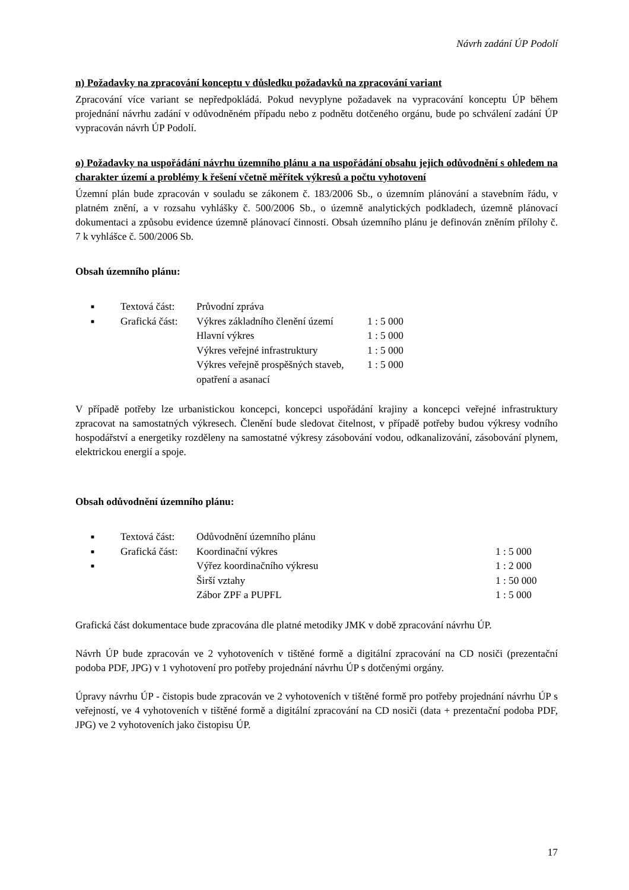Návrh zadání ÚP Podolí
n) Požadavky na zpracování konceptu v důsledku požadavků na zpracování variant
Zpracování více variant se nepředpokládá. Pokud nevyplyne požadavek na vypracování konceptu ÚP během projednání návrhu zadání v odůvodněném případu nebo z podnětu dotčeného orgánu, bude po schválení zadání ÚP vypracován návrh ÚP Podolí.
o) Požadavky na uspořádání návrhu územního plánu a na uspořádání obsahu jejich odůvodnění s ohledem na charakter území a problémy k řešení včetně měřítek výkresů a počtu vyhotovení
Územní plán bude zpracován v souladu se zákonem č. 183/2006 Sb., o územním plánování a stavebním řádu, v platném znění, a v rozsahu vyhlášky č. 500/2006 Sb., o územně analytických podkladech, územně plánovací dokumentaci a způsobu evidence územně plánovací činnosti. Obsah územního plánu je definován zněním přílohy č. 7 k vyhlášce č. 500/2006 Sb.
Obsah územního plánu:
| ■ | Textová část: | Průvodní zpráva | |
| ■ | Grafická část: | Výkres základního členění území | 1 : 5 000 |
| | | Hlavní výkres | 1 : 5 000 |
| | | Výkres veřejné infrastruktury | 1 : 5 000 |
| | | Výkres veřejně prospěšných staveb, opatření a asanací | 1 : 5 000 |
V případě potřeby lze urbanistickou koncepci, koncepci uspořádání krajiny a koncepci veřejné infrastruktury zpracovat na samostatných výkresech. Členění bude sledovat čitelnost, v případě potřeby budou výkresy vodního hospodářství a energetiky rozděleny na samostatné výkresy zásobování vodou, odkanalizování, zásobování plynem, elektrickou energií a spoje.
Obsah odůvodnění územního plánu:
| ■ | Textová část: | Odůvodnění územního plánu | |
| ■ | Grafická část: | Koordinační výkres | 1 : 5 000 |
| ■ | | Výřez koordinačního výkresu | 1 : 2 000 |
| | | Širší vztahy | 1 : 50 000 |
| | | Zábor ZPF a PUPFL | 1 : 5 000 |
Grafická část dokumentace bude zpracována dle platné metodiky JMK v době zpracování návrhu ÚP.
Návrh ÚP bude zpracován ve 2 vyhotoveních v tištěné formě a digitální zpracování na CD nosiči (prezentační podoba PDF, JPG) v 1 vyhotovení pro potřeby projednání návrhu ÚP s dotčenými orgány.
Úpravy návrhu ÚP - čistopis bude zpracován ve 2 vyhotoveních v tištěné formě pro potřeby projednání návrhu ÚP s veřejností, ve 4 vyhotoveních v tištěné formě a digitální zpracování na CD nosiči (data + prezentační podoba PDF, JPG) ve 2 vyhotoveních jako čistopisu ÚP.
17